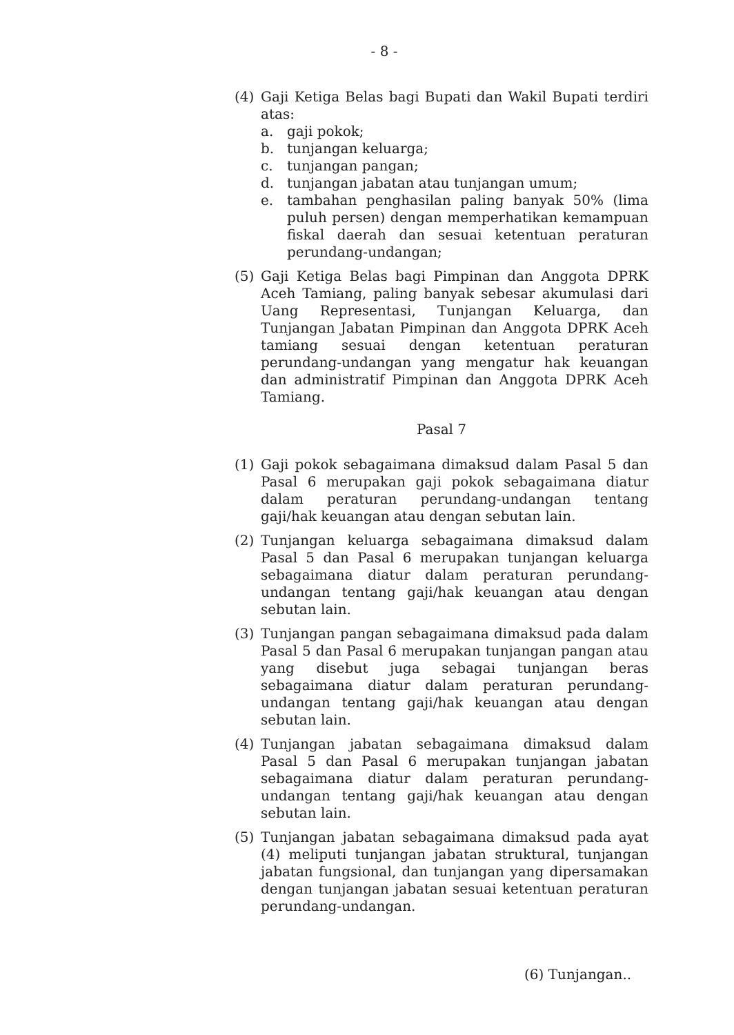- 8 -
(4) Gaji Ketiga Belas bagi Bupati dan Wakil Bupati terdiri atas:
a. gaji pokok;
b. tunjangan keluarga;
c. tunjangan pangan;
d. tunjangan jabatan atau tunjangan umum;
e. tambahan penghasilan paling banyak 50% (lima puluh persen) dengan memperhatikan kemampuan fiskal daerah dan sesuai ketentuan peraturan perundang-undangan;
(5) Gaji Ketiga Belas bagi Pimpinan dan Anggota DPRK Aceh Tamiang, paling banyak sebesar akumulasi dari Uang Representasi, Tunjangan Keluarga, dan Tunjangan Jabatan Pimpinan dan Anggota DPRK Aceh tamiang sesuai dengan ketentuan peraturan perundang-undangan yang mengatur hak keuangan dan administratif Pimpinan dan Anggota DPRK Aceh Tamiang.
Pasal 7
(1) Gaji pokok sebagaimana dimaksud dalam Pasal 5 dan Pasal 6 merupakan gaji pokok sebagaimana diatur dalam peraturan perundang-undangan tentang gaji/hak keuangan atau dengan sebutan lain.
(2) Tunjangan keluarga sebagaimana dimaksud dalam Pasal 5 dan Pasal 6 merupakan tunjangan keluarga sebagaimana diatur dalam peraturan perundang-undangan tentang gaji/hak keuangan atau dengan sebutan lain.
(3) Tunjangan pangan sebagaimana dimaksud pada dalam Pasal 5 dan Pasal 6 merupakan tunjangan pangan atau yang disebut juga sebagai tunjangan beras sebagaimana diatur dalam peraturan perundang-undangan tentang gaji/hak keuangan atau dengan sebutan lain.
(4) Tunjangan jabatan sebagaimana dimaksud dalam Pasal 5 dan Pasal 6 merupakan tunjangan jabatan sebagaimana diatur dalam peraturan perundang-undangan tentang gaji/hak keuangan atau dengan sebutan lain.
(5) Tunjangan jabatan sebagaimana dimaksud pada ayat (4) meliputi tunjangan jabatan struktural, tunjangan jabatan fungsional, dan tunjangan yang dipersamakan dengan tunjangan jabatan sesuai ketentuan peraturan perundang-undangan.
(6) Tunjangan..